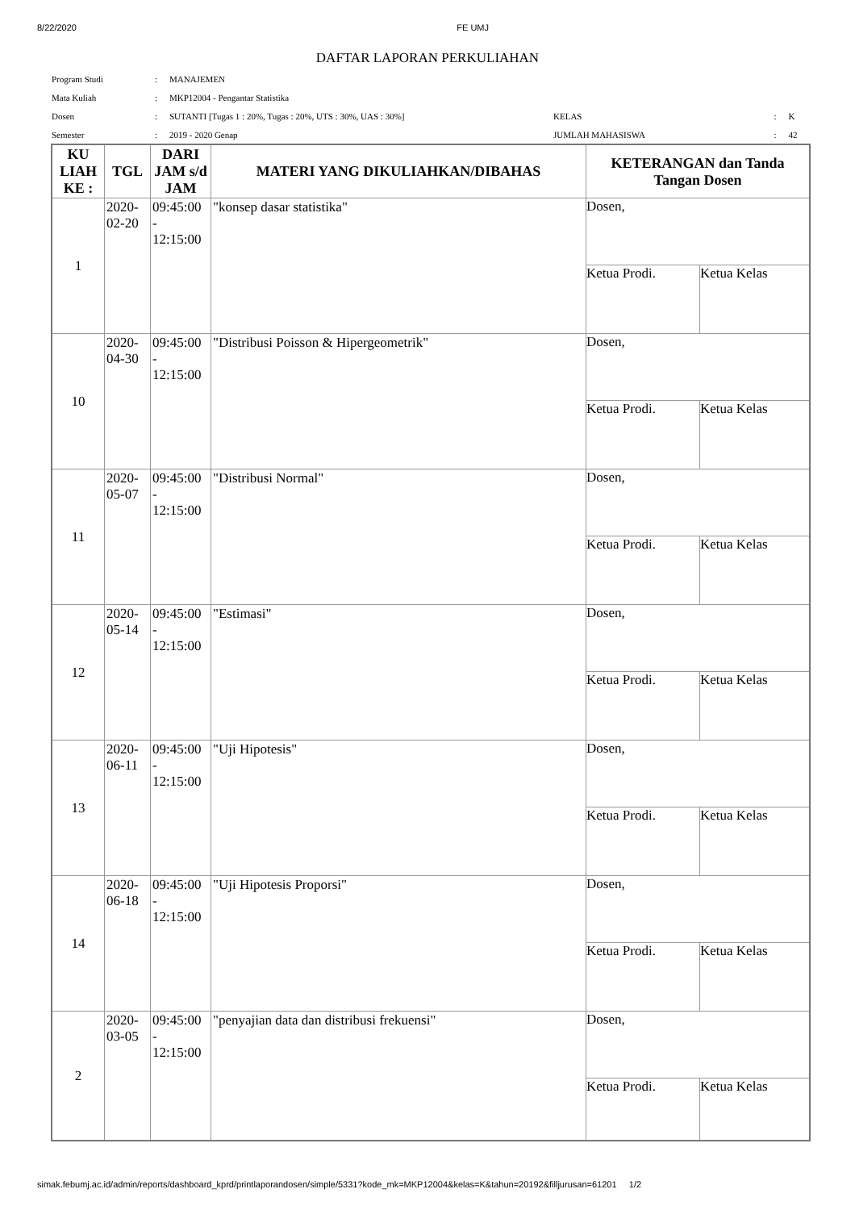8/22/2020 FE UMJ
DAFTAR LAPORAN PERKULIAHAN
| Program Studi | : | MANAJEMEN | | | |
| Mata Kuliah | : | MKP12004 - Pengantar Statistika | | | |
| Dosen | : | SUTANTI [Tugas 1 : 20%, Tugas : 20%, UTS : 30%, UAS : 30%] | KELAS | : | K |
| Semester | : | 2019 - 2020 Genap | JUMLAH MAHASISWA | : | 42 |
| KU LIAH KE : | TGL | DARI JAM s/d JAM | MATERI YANG DIKULIAHKAN/DIBAHAS | KETERANGAN dan Tanda Tangan Dosen |
| --- | --- | --- | --- | --- |
| 1 | 2020-02-20 | 09:45:00 - 12:15:00 | "konsep dasar statistika" | Dosen, Ketua Prodi. Ketua Kelas |
| 10 | 2020-04-30 | 09:45:00 - 12:15:00 | "Distribusi Poisson & Hipergeometrik" | Dosen, Ketua Prodi. Ketua Kelas |
| 11 | 2020-05-07 | 09:45:00 - 12:15:00 | "Distribusi Normal" | Dosen, Ketua Prodi. Ketua Kelas |
| 12 | 2020-05-14 | 09:45:00 - 12:15:00 | "Estimasi" | Dosen, Ketua Prodi. Ketua Kelas |
| 13 | 2020-06-11 | 09:45:00 - 12:15:00 | "Uji Hipotesis" | Dosen, Ketua Prodi. Ketua Kelas |
| 14 | 2020-06-18 | 09:45:00 - 12:15:00 | "Uji Hipotesis Proporsi" | Dosen, Ketua Prodi. Ketua Kelas |
| 2 | 2020-03-05 | 09:45:00 - 12:15:00 | "penyajian data dan distribusi frekuensi" | Dosen, Ketua Prodi. Ketua Kelas |
simak.febumj.ac.id/admin/reports/dashboard_kprd/printlaporandosen/simple/5331?kode_mk=MKP12004&kelas=K&tahun=20192&filljurusan=61201 1/2